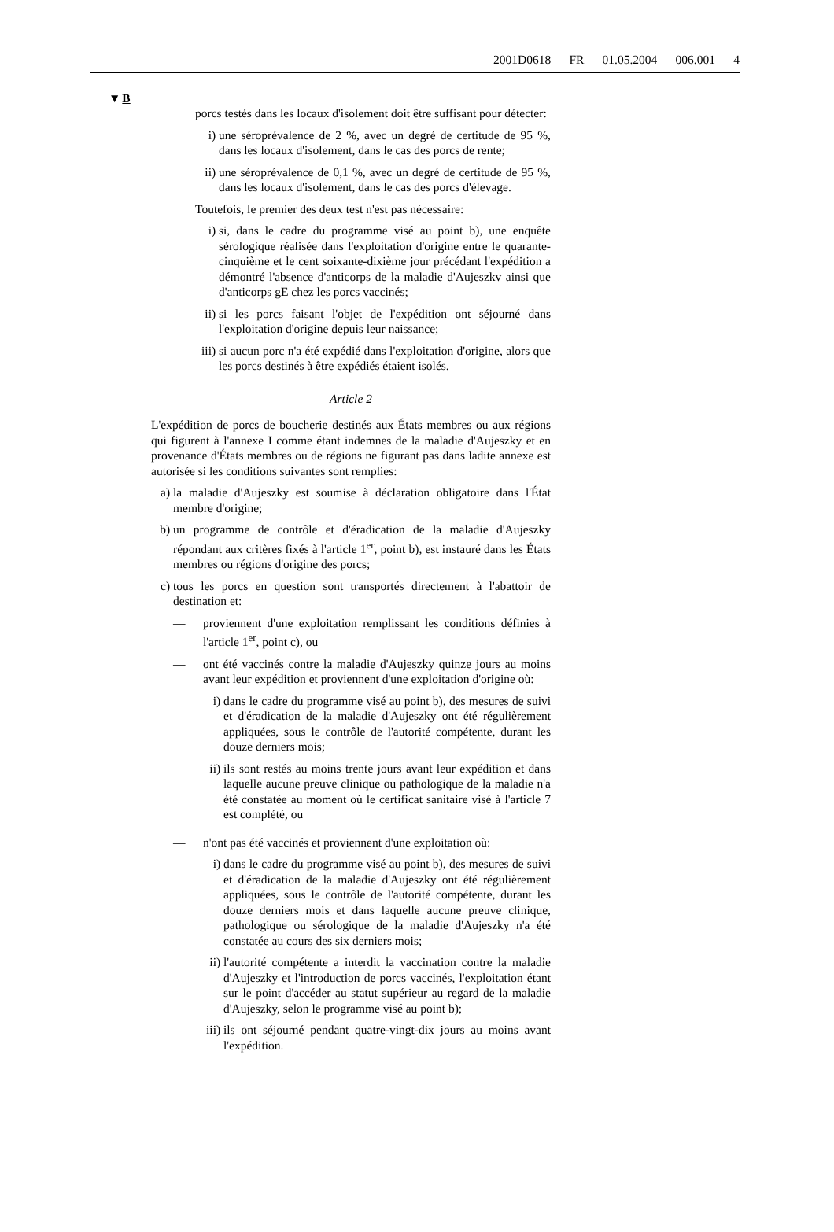2001D0618 — FR — 01.05.2004 — 006.001 — 4
▼B
porcs testés dans les locaux d'isolement doit être suffisant pour détecter:
i) une séroprévalence de 2 %, avec un degré de certitude de 95 %, dans les locaux d'isolement, dans le cas des porcs de rente;
ii) une séroprévalence de 0,1 %, avec un degré de certitude de 95 %, dans les locaux d'isolement, dans le cas des porcs d'élevage.
Toutefois, le premier des deux test n'est pas nécessaire:
i) si, dans le cadre du programme visé au point b), une enquête sérologique réalisée dans l'exploitation d'origine entre le quarante-cinquième et le cent soixante-dixième jour précédant l'expédition a démontré l'absence d'anticorps de la maladie d'Aujeszkv ainsi que d'anticorps gE chez les porcs vaccinés;
ii) si les porcs faisant l'objet de l'expédition ont séjourné dans l'exploitation d'origine depuis leur naissance;
iii) si aucun porc n'a été expédié dans l'exploitation d'origine, alors que les porcs destinés à être expédiés étaient isolés.
Article 2
L'expédition de porcs de boucherie destinés aux États membres ou aux régions qui figurent à l'annexe I comme étant indemnes de la maladie d'Aujeszky et en provenance d'États membres ou de régions ne figurant pas dans ladite annexe est autorisée si les conditions suivantes sont remplies:
a) la maladie d'Aujeszky est soumise à déclaration obligatoire dans l'État membre d'origine;
b) un programme de contrôle et d'éradication de la maladie d'Aujeszky répondant aux critères fixés à l'article 1<sup>er</sup>, point b), est instauré dans les États membres ou régions d'origine des porcs;
c) tous les porcs en question sont transportés directement à l'abattoir de destination et:
— proviennent d'une exploitation remplissant les conditions définies à l'article 1<sup>er</sup>, point c), ou
— ont été vaccinés contre la maladie d'Aujeszky quinze jours au moins avant leur expédition et proviennent d'une exploitation d'origine où:
i) dans le cadre du programme visé au point b), des mesures de suivi et d'éradication de la maladie d'Aujeszky ont été régulièrement appliquées, sous le contrôle de l'autorité compétente, durant les douze derniers mois;
ii) ils sont restés au moins trente jours avant leur expédition et dans laquelle aucune preuve clinique ou pathologique de la maladie n'a été constatée au moment où le certificat sanitaire visé à l'article 7 est complété, ou
— n'ont pas été vaccinés et proviennent d'une exploitation où:
i) dans le cadre du programme visé au point b), des mesures de suivi et d'éradication de la maladie d'Aujeszky ont été régulièrement appliquées, sous le contrôle de l'autorité compétente, durant les douze derniers mois et dans laquelle aucune preuve clinique, pathologique ou sérologique de la maladie d'Aujeszky n'a été constatée au cours des six derniers mois;
ii) l'autorité compétente a interdit la vaccination contre la maladie d'Aujeszky et l'introduction de porcs vaccinés, l'exploitation étant sur le point d'accéder au statut supérieur au regard de la maladie d'Aujeszky, selon le programme visé au point b);
iii) ils ont séjourné pendant quatre-vingt-dix jours au moins avant l'expédition.